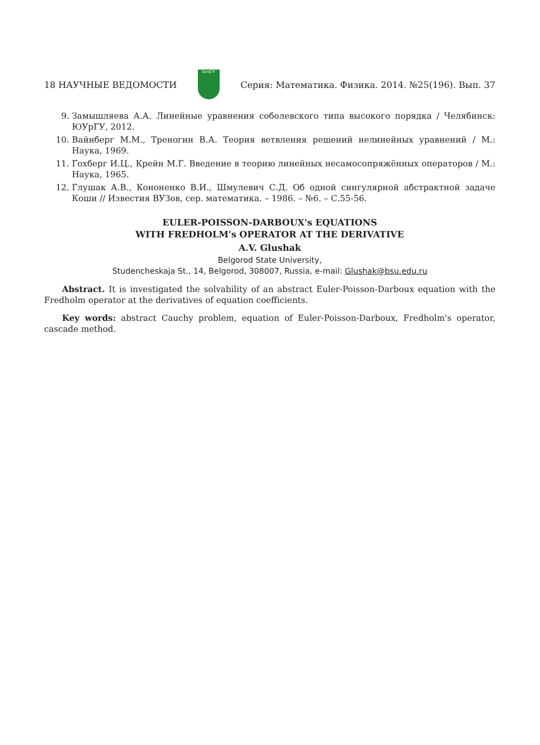18 НАУЧНЫЕ ВЕДОМОСТИ
БелГУ
Серия: Математика. Физика. 2014. №25(196). Вып. 37
9. Замышляева А.А. Линейные уравнения соболевского типа высокого порядка / Челябинск: ЮУрГУ, 2012.
10. Вайнберг М.М., Треногин В.А. Теория ветвления решений нелинейных уравнений / М.: Наука, 1969.
11. Гохберг И.Ц., Крейн М.Г. Введение в теорию линейных несамосопряжённых операторов / М.: Наука, 1965.
12. Глушак А.В., Кононенко В.И., Шмулевич С.Д. Об одной сингулярной абстрактной задаче Коши // Известия ВУЗов, сер. математика. – 1986. – №6. – С.55-56.
EULER-POISSON-DARBOUX's EQUATIONS
WITH FREDHOLM's OPERATOR AT THE DERIVATIVE
A.V. Glushak
Belgorod State University,
Studencheskaja St., 14, Belgorod, 308007, Russia, e-mail: Glushak@bsu.edu.ru
Abstract. It is investigated the solvability of an abstract Euler-Poisson-Darboux equation with the Fredholm operator at the derivatives of equation coefficients.
Key words: abstract Cauchy problem, equation of Euler-Poisson-Darboux, Fredholm's operator, cascade method.